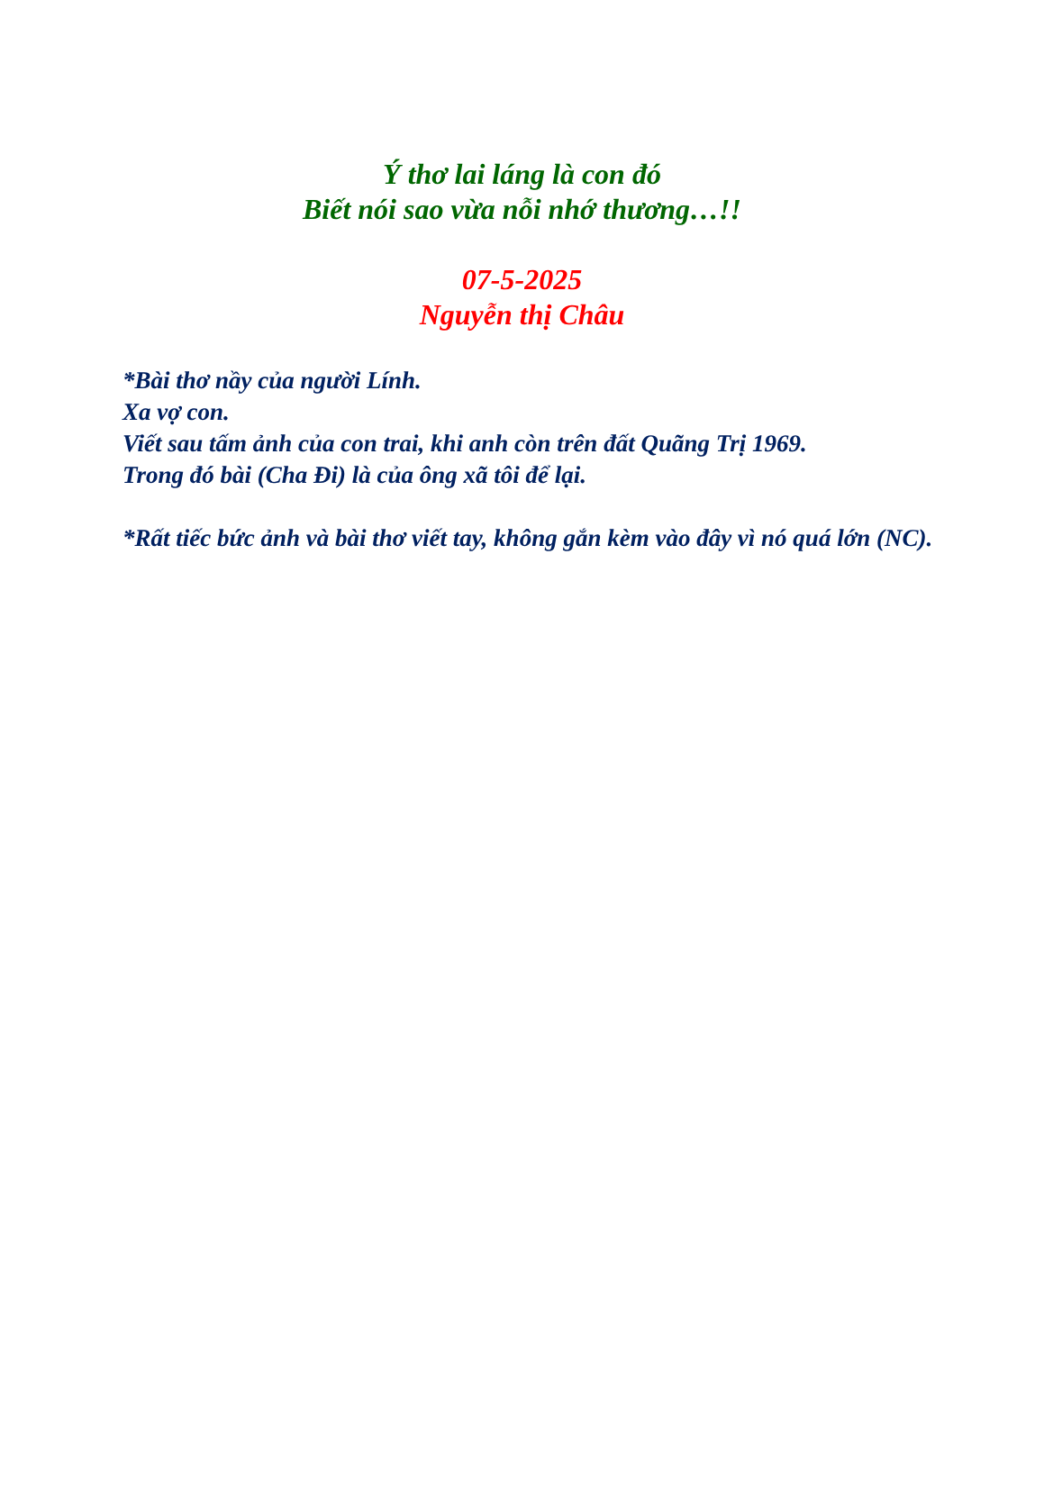Ý thơ lai láng là con đó
Biết nói sao vừa nỗi nhớ thương…!!
07-5-2025
Nguyễn thị Châu
*Bài thơ nầy của người Lính.
Xa vợ con.
Viết sau tấm ảnh của con trai, khi anh còn trên đất Quãng Trị 1969.
Trong đó bài (Cha Đi) là của ông xã tôi để lại.
*Rất tiếc bức ảnh và bài thơ viết tay, không gắn kèm vào đây vì nó quá lớn (NC).